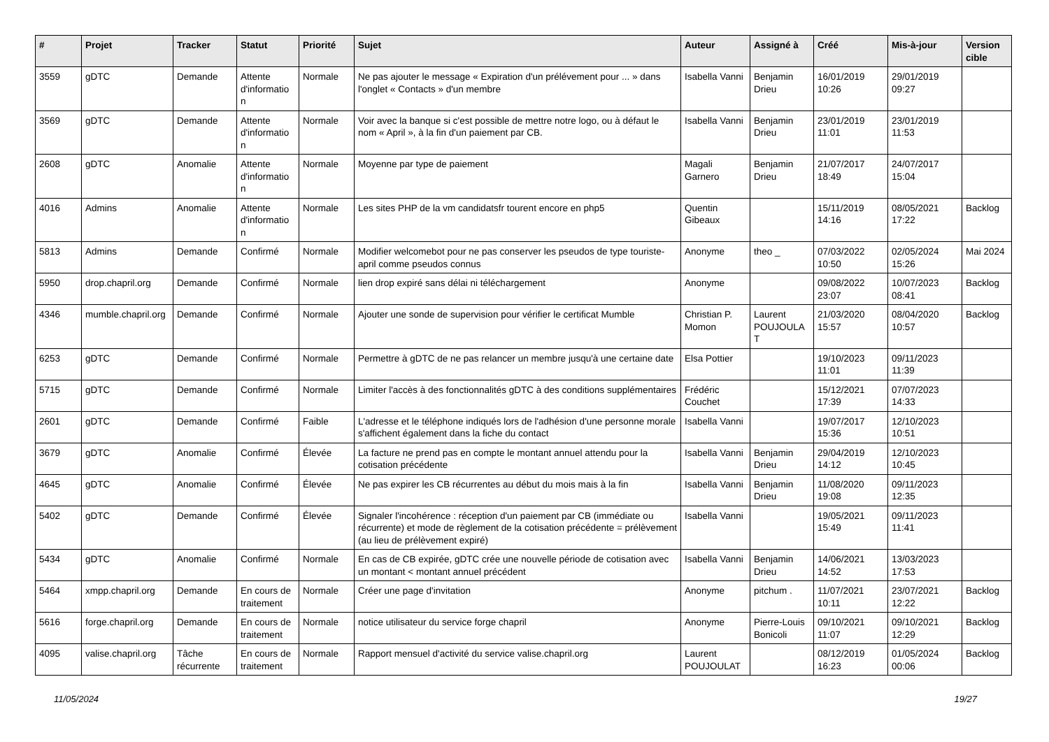| # | Projet | Tracker | Statut | Priorité | Sujet | Auteur | Assigné à | Créé | Mis-à-jour | Version cible |
| --- | --- | --- | --- | --- | --- | --- | --- | --- | --- | --- |
| 3559 | gDTC | Demande | Attente d'informatio n | Normale | Ne pas ajouter le message « Expiration d'un prélévement pour ... » dans l'onglet « Contacts » d'un membre | Isabella Vanni | Benjamin Drieu | 16/01/2019 10:26 | 29/01/2019 09:27 | |
| 3569 | gDTC | Demande | Attente d'informatio n | Normale | Voir avec la banque si c'est possible de mettre notre logo, ou à défaut le nom « April », à la fin d'un paiement par CB. | Isabella Vanni | Benjamin Drieu | 23/01/2019 11:01 | 23/01/2019 11:53 | |
| 2608 | gDTC | Anomalie | Attente d'informatio n | Normale | Moyenne par type de paiement | Magali Garnero | Benjamin Drieu | 21/07/2017 18:49 | 24/07/2017 15:04 | |
| 4016 | Admins | Anomalie | Attente d'informatio n | Normale | Les sites PHP de la vm candidatsfr tourent encore en php5 | Quentin Gibeaux | | 15/11/2019 14:16 | 08/05/2021 17:22 | Backlog |
| 5813 | Admins | Demande | Confirmé | Normale | Modifier welcomebot pour ne pas conserver les pseudos de type touriste-april comme pseudos connus | Anonyme | theo _ | 07/03/2022 10:50 | 02/05/2024 15:26 | Mai 2024 |
| 5950 | drop.chapril.org | Demande | Confirmé | Normale | lien drop expiré sans délai ni téléchargement | Anonyme | | 09/08/2022 23:07 | 10/07/2023 08:41 | Backlog |
| 4346 | mumble.chapril.org | Demande | Confirmé | Normale | Ajouter une sonde de supervision pour vérifier le certificat Mumble | Christian P. Momon | Laurent POUJOULA T | 21/03/2020 15:57 | 08/04/2020 10:57 | Backlog |
| 6253 | gDTC | Demande | Confirmé | Normale | Permettre à gDTC de ne pas relancer un membre jusqu'à une certaine date | Elsa Pottier | | 19/10/2023 11:01 | 09/11/2023 11:39 | |
| 5715 | gDTC | Demande | Confirmé | Normale | Limiter l'accès à des fonctionnalités gDTC à des conditions supplémentaires | Frédéric Couchet | | 15/12/2021 17:39 | 07/07/2023 14:33 | |
| 2601 | gDTC | Demande | Confirmé | Faible | L'adresse et le téléphone indiqués lors de l'adhésion d'une personne morale s'affichent également dans la fiche du contact | Isabella Vanni | | 19/07/2017 15:36 | 12/10/2023 10:51 | |
| 3679 | gDTC | Anomalie | Confirmé | Élevée | La facture ne prend pas en compte le montant annuel attendu pour la cotisation précédente | Isabella Vanni | Benjamin Drieu | 29/04/2019 14:12 | 12/10/2023 10:45 | |
| 4645 | gDTC | Anomalie | Confirmé | Élevée | Ne pas expirer les CB récurrentes au début du mois mais à la fin | Isabella Vanni | Benjamin Drieu | 11/08/2020 19:08 | 09/11/2023 12:35 | |
| 5402 | gDTC | Demande | Confirmé | Élevée | Signaler l'incohérence : réception d'un paiement par CB (immédiate ou récurrente) et mode de règlement de la cotisation précédente = prélèvement (au lieu de prélèvement expiré) | Isabella Vanni | | 19/05/2021 15:49 | 09/11/2023 11:41 | |
| 5434 | gDTC | Anomalie | Confirmé | Normale | En cas de CB expirée, gDTC crée une nouvelle période de cotisation avec un montant < montant annuel précédent | Isabella Vanni | Benjamin Drieu | 14/06/2021 14:52 | 13/03/2023 17:53 | |
| 5464 | xmpp.chapril.org | Demande | En cours de traitement | Normale | Créer une page d'invitation | Anonyme | pitchum . | 11/07/2021 10:11 | 23/07/2021 12:22 | Backlog |
| 5616 | forge.chapril.org | Demande | En cours de traitement | Normale | notice utilisateur du service forge chapril | Anonyme | Pierre-Louis Bonicoli | 09/10/2021 11:07 | 09/10/2021 12:29 | Backlog |
| 4095 | valise.chapril.org | Tâche récurrente | En cours de traitement | Normale | Rapport mensuel d'activité du service valise.chapril.org | Laurent POUJOULAT | | 08/12/2019 16:23 | 01/05/2024 00:06 | Backlog |
11/05/2024 19/27